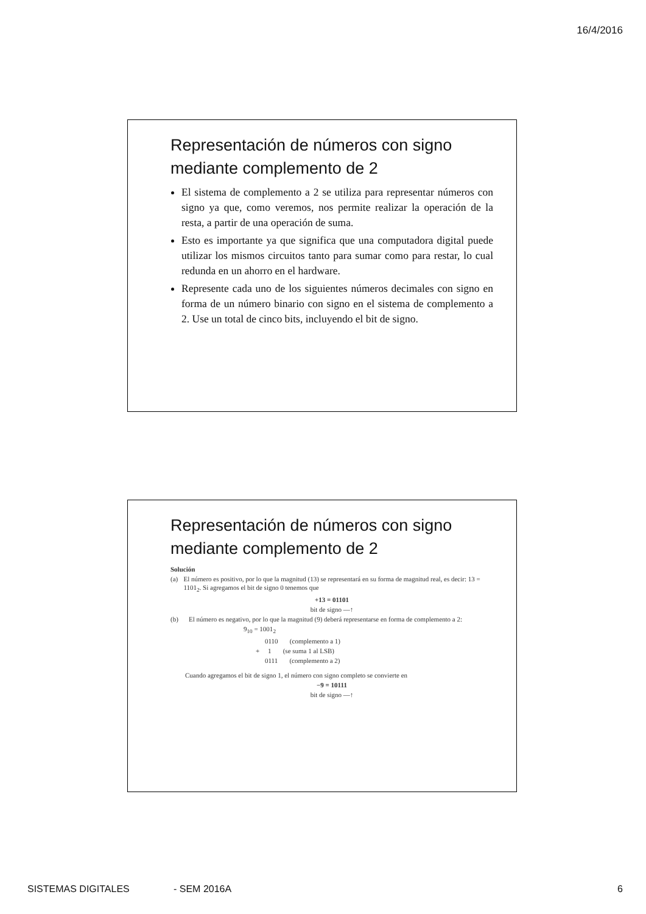16/4/2016
Representación de números con signo mediante complemento de 2
El sistema de complemento a 2 se utiliza para representar números con signo ya que, como veremos, nos permite realizar la operación de la resta, a partir de una operación de suma.
Esto es importante ya que significa que una computadora digital puede utilizar los mismos circuitos tanto para sumar como para restar, lo cual redunda en un ahorro en el hardware.
Represente cada uno de los siguientes números decimales con signo en forma de un número binario con signo en el sistema de complemento a 2. Use un total de cinco bits, incluyendo el bit de signo.
Representación de números con signo mediante complemento de 2
Solución
(a) El número es positivo, por lo que la magnitud (13) se representará en su forma de magnitud real, es decir: 13 = 1101<sub>2</sub>. Si agregamos el bit de signo 0 tenemos que
+13 = 01101
bit de signo —↑
(b) El número es negativo, por lo que la magnitud (9) deberá representarse en forma de complemento a 2:
9<sub>10</sub> = 1001<sub>2</sub>
0110 (complemento a 1)
+ 1 (se suma 1 al LSB)
0111 (complemento a 2)
Cuando agregamos el bit de signo 1, el número con signo completo se convierte en
−9 = 10111
bit de signo —↑
SISTEMAS DIGITALES - SEM 2016A 6